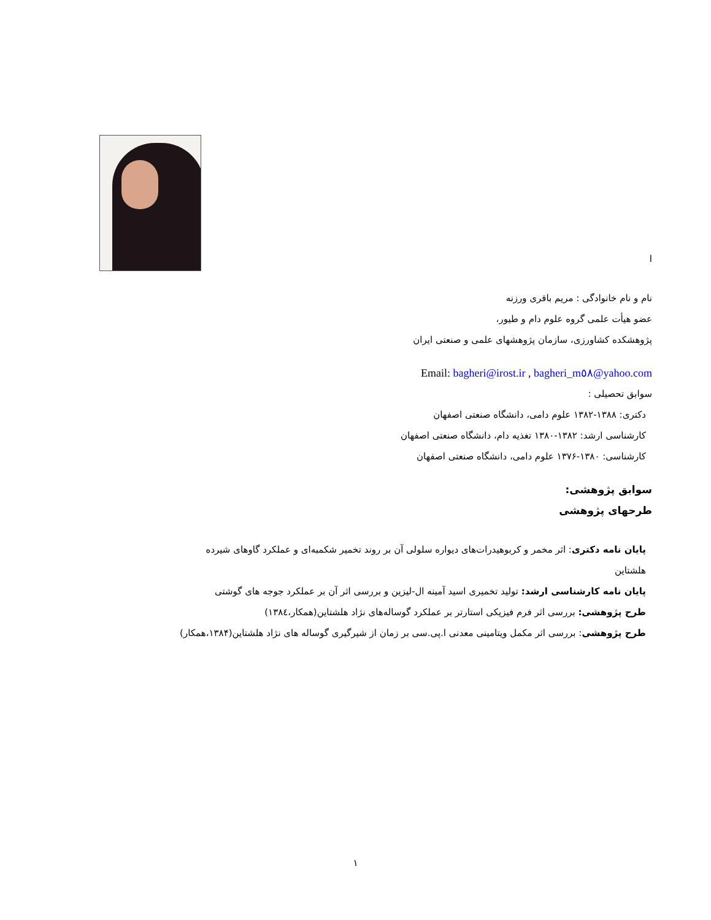ا
نام و نام خانوادگی : مریم باقری ورزنه
عضو هیأت علمی گروه علوم دام و طیور،
پژوهشکده کشاورزی، سازمان پژوهشهای علمی و صنعتی ایران
Email: bagheri@irost.ir , bagheri_m٥٨@yahoo.com
سوابق تحصیلی :
دکتری: ۱۳۸۸-۱۳۸۲ علوم دامی، دانشگاه صنعتی اصفهان
کارشناسی ارشد: ۱۳۸۲-۱۳۸۰ تغذیه دام، دانشگاه صنعتی اصفهان
کارشناسی: ۱۳۸۰-۱۳۷۶ علوم دامی، دانشگاه صنعتی اصفهان
سوابق پژوهشی:
طرحهای پژوهشی
پایان نامه دکتری: اثر مخمر و کربوهیدرات‌های دیواره سلولی آن بر روند تخمیر شکمبه‌ای و عملکرد گاوهای شیرده هلشتاین
پایان نامه کارشناسی ارشد: تولید تخمیری اسید آمینه ال-لیزین و بررسی اثر آن بر عملکرد جوجه های گوشتی
طرح پژوهشی: بررسی اثر فرم فیزیکی استارتر بر عملکرد گوساله‌های نژاد هلشتاین(همکار،۱۳۸٤)
طرح پژوهشی: بررسی اثر مکمل ویتامینی معدنی ا.پی.سی بر زمان از شیرگیری گوساله های نژاد هلشتاین(۱۳۸۴،همکار)
۱